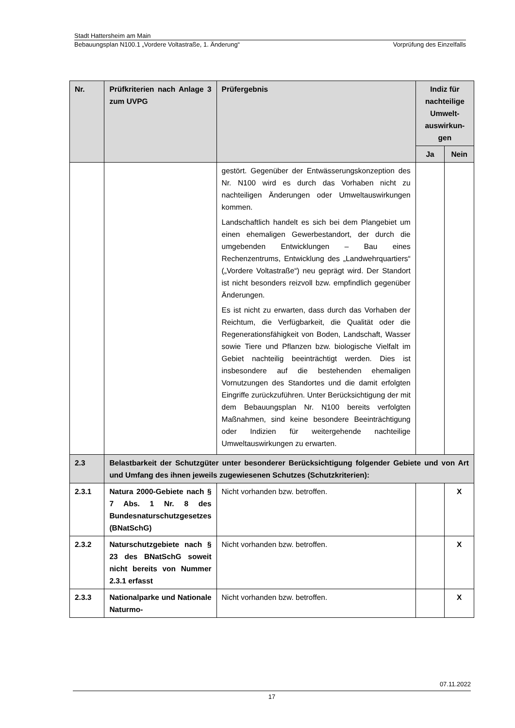Stadt Hattersheim am Main
Bebauungsplan N100.1 „Vordere Voltastraße, 1. Änderung“Vorprüfung des Einzelfalls
| Nr. | Prüfkriterien nach Anlage 3 zum UVPG | Prüfergebnis | Indiz für nachteilige Umwelt-auswirkun-gen | |
| --- | --- | --- | --- | --- |
| | | | Ja | Nein |
| | | gestört. Gegenüber der Entwässerungskonzeption des Nr. N100 wird es durch das Vorhaben nicht zu nachteiligen Änderungen oder Umweltauswirkungen kommen. Landschaftlich handelt es sich bei dem Plangebiet um einen ehemaligen Gewerbestandort, der durch die umgebenden Entwicklungen – Bau eines Rechenzentrums, Entwicklung des „Landwehrquartiers“ („Vordere Voltastraße“) neu geprägt wird. Der Standort ist nicht besonders reizvoll bzw. empfindlich gegenüber Änderungen. Es ist nicht zu erwarten, dass durch das Vorhaben der Reichtum, die Verfügbarkeit, die Qualität oder die Regenerationsfähigkeit von Boden, Landschaft, Wasser sowie Tiere und Pflanzen bzw. biologische Vielfalt im Gebiet nachteilig beeinträchtigt werden. Dies ist insbesondere auf die bestehenden ehemaligen Vornutzungen des Standortes und die damit erfolgten Eingriffe zurückzuführen. Unter Berücksichtigung der mit dem Bebauungsplan Nr. N100 bereits verfolgten Maßnahmen, sind keine besondere Beeinträchtigung oder Indizien für weitergehende nachteilige Umweltauswirkungen zu erwarten. | | |
| 2.3 | Belastbarkeit der Schutzgüter unter besonderer Berücksichtigung folgender Gebiete und von Art und Umfang des ihnen jeweils zugewiesenen Schutzes (Schutzkriterien): | | | |
| 2.3.1 | Natura 2000-Gebiete nach § 7 Abs. 1 Nr. 8 des Bundesnaturschutzgesetzes (BNatSchG) | Nicht vorhanden bzw. betroffen. | | X |
| 2.3.2 | Naturschutzgebiete nach § 23 des BNatSchG soweit nicht bereits von Nummer 2.3.1 erfasst | Nicht vorhanden bzw. betroffen. | | X |
| 2.3.3 | Nationalparke und Nationale Naturmo- | Nicht vorhanden bzw. betroffen. | | X |
07.11.2022
17